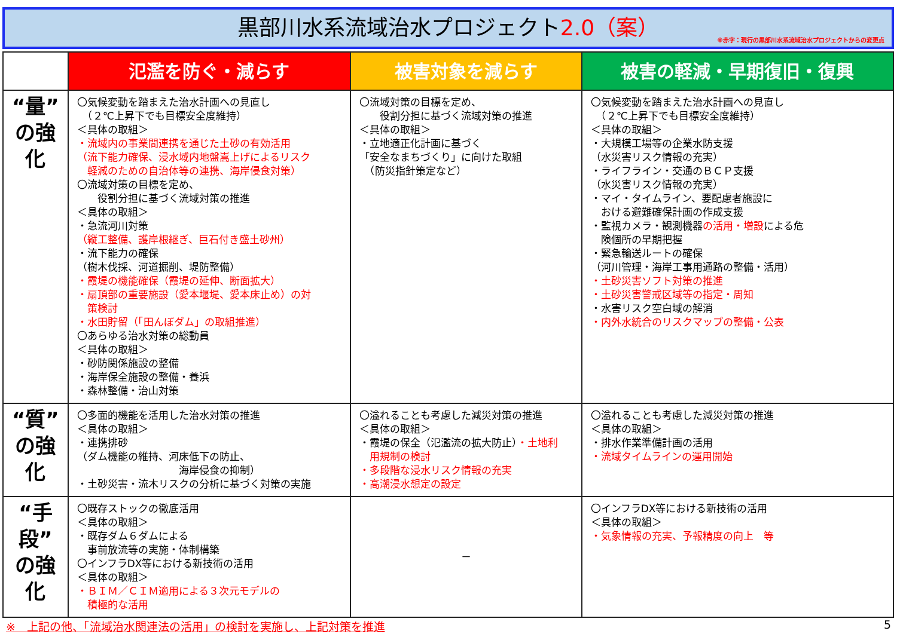黒部川水系流域治水プロジェクト2.0（案）
※赤字：現行の黒部川水系流域治水プロジェクトからの変更点
| | 氾濫を防ぐ・減らす | 被害対象を減らす | 被害の軽減・早期復旧・復興 |
| --- | --- | --- | --- |
| “量” の強化 | 〇気候変動を踏まえた治水計画への見直し （２℃上昇下でも目標安全度維持） ＜具体の取組＞ ・流域内の事業間連携を通じた土砂の有効活用 （流下能力確保、浸水域内地盤嵩上げによるリスク 軽減のための自治体等の連携、海岸侵食対策） 〇流域対策の目標を定め、 役割分担に基づく流域対策の推進 ＜具体の取組＞ ・急流河川対策 （縦工整備、護岸根継ぎ、巨石付き盛土砂州） ・流下能力の確保 （樹木伐採、河道掘削、堤防整備） ・霞堤の機能確保（霞堤の延伸、断面拡大） ・扇頂部の重要施設（愛本堰堤、愛本床止め）の対 策検討 ・水田貯留（「田んぼダム」の取組推進） 〇あらゆる治水対策の総動員 ＜具体の取組＞ ・砂防関係施設の整備 ・海岸保全施設の整備・養浜 ・森林整備・治山対策 | 〇流域対策の目標を定め、 役割分担に基づく流域対策の推進 ＜具体の取組＞ ・立地適正化計画に基づく 「安全なまちづくり」に向けた取組 （防災指針策定など） | 〇気候変動を踏まえた治水計画への見直し （２℃上昇下でも目標安全度維持） ＜具体の取組＞ ・大規模工場等の企業水防支援 （水災害リスク情報の充実） ・ライフライン・交通のＢＣＰ支援 （水災害リスク情報の充実） ・マイ・タイムライン、要配慮者施設に おける避難確保計画の作成支援 ・監視カメラ・観測機器 の活用・増設 による危 険個所の早期把握 ・緊急輸送ルートの確保 （河川管理・海岸工事用通路の整備・活用） ・土砂災害ソフト対策の推進 ・土砂災害警戒区域等の指定・周知 ・水害リスク空白域の解消 ・内外水統合のリスクマップの整備・公表 |
| “質” の強化 | 〇多面的機能を活用した治水対策の推進 ＜具体の取組＞ ・連携排砂 （ダム機能の維持、河床低下の防止、 海岸侵食の抑制） ・土砂災害・流木リスクの分析に基づく対策の実施 | 〇溢れることも考慮した減災対策の推進 ＜具体の取組＞ ・霞堤の保全（氾濫流の拡大防止） ・土地利 用規制の検討 ・多段階な浸水リスク情報の充実 ・高潮浸水想定の設定 | 〇溢れることも考慮した減災対策の推進 ＜具体の取組＞ ・排水作業準備計画の活用 ・流域タイムラインの運用開始 |
| “手段” の強化 | 〇既存ストックの徹底活用 ＜具体の取組＞ ・既存ダム６ダムによる 事前放流等の実施・体制構築 〇インフラDX等における新技術の活用 ＜具体の取組＞ ・ＢＩＭ／ＣＩＭ適用による３次元モデルの 積極的な活用 | － | 〇インフラDX等における新技術の活用 ＜具体の取組＞ ・気象情報の充実、予報精度の向上 等 |
※　上記の他、「流域治水関連法の活用」の検討を実施し、上記対策を推進 5